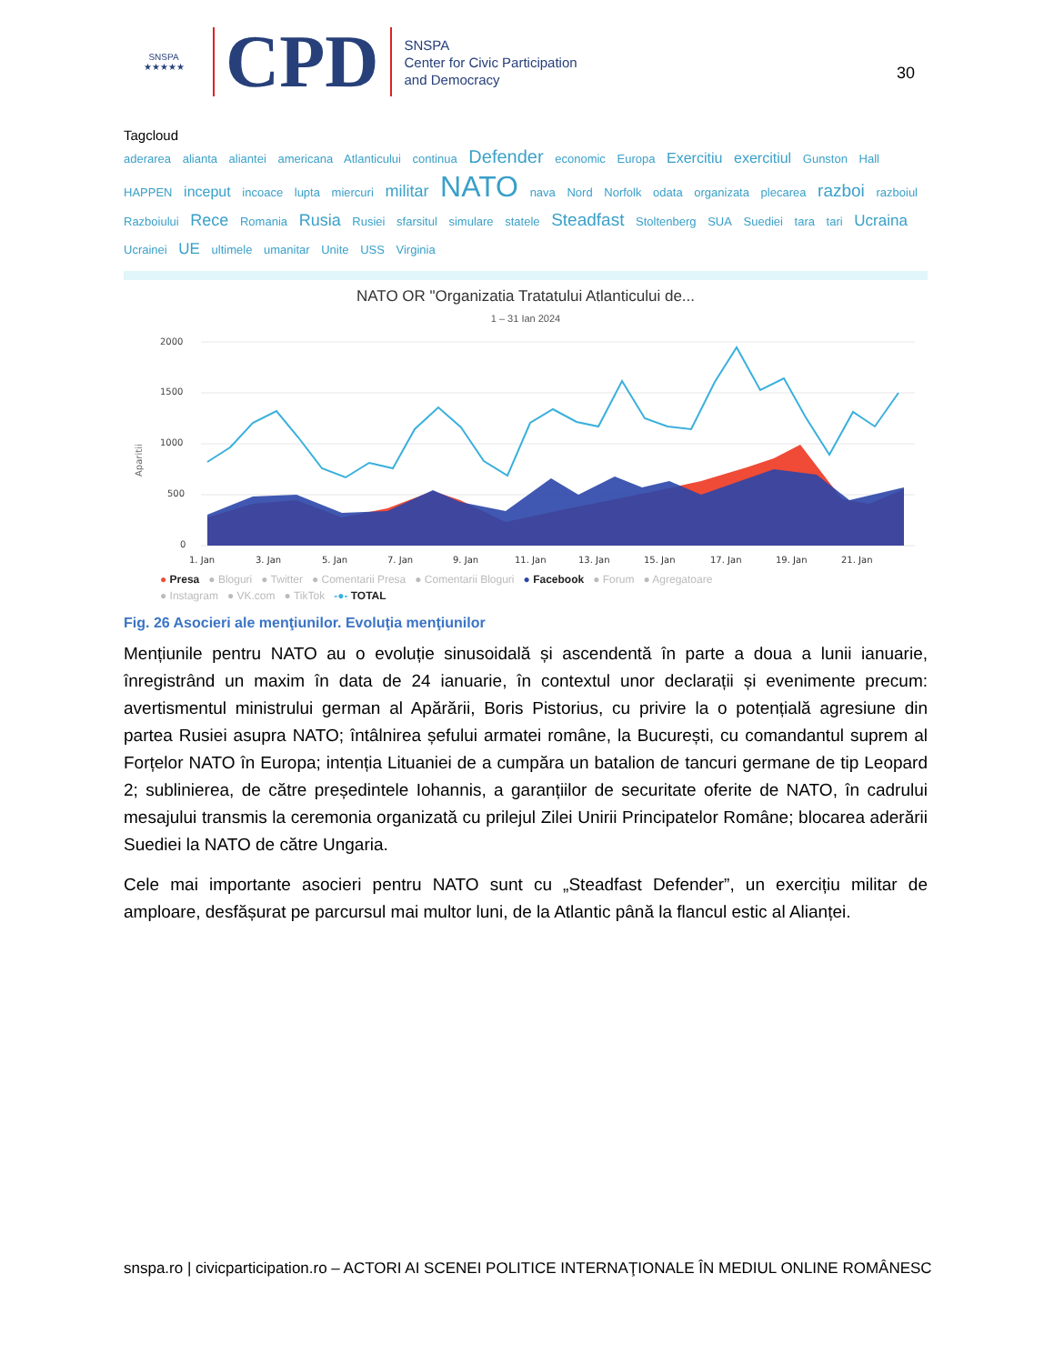SNSPA ★★★★★
CPD
SNSPA
Center for Civic Participation
and Democracy
30
Tagcloud
aderarea alianta aliantei americana Atlanticului continua Defender economic Europa Exercitiu exercitiul Gunston Hall HAPPEN inceput incoace lupta miercuri militar NATO nava Nord Norfolk odata organizata plecarea razboi razboiul Razboiului Rece Romania Rusia Rusiei sfarsitul simulare statele Steadfast Stoltenberg SUA Suediei tara tari Ucraina Ucrainei UE ultimele umanitar Unite USS Virginia
NATO OR "Organizatia Tratatului Atlanticului de...
1 – 31 Ian 2024
Aparitii
2000
1500
1000
500
0
1. Jan
3. Jan
5. Jan
7. Jan
9. Jan
11. Jan
13. Jan
15. Jan
17. Jan
19. Jan
21. Jan
● Presa ● Bloguri ● Twitter ● Comentarii Presa ● Comentarii Bloguri ● Facebook ● Forum ● Agregatoare
● Instagram ● VK.com ● TikTok -●- TOTAL
Fig. 26 Asocieri ale menţiunilor. Evoluţia menţiunilor
Mențiunile pentru NATO au o evoluție sinusoidală și ascendentă în parte a doua a lunii ianuarie, înregistrând un maxim în data de 24 ianuarie, în contextul unor declarații și evenimente precum: avertismentul ministrului german al Apărării, Boris Pistorius, cu privire la o potențială agresiune din partea Rusiei asupra NATO; întâlnirea șefului armatei române, la București, cu comandantul suprem al Forțelor NATO în Europa; intenția Lituaniei de a cumpăra un batalion de tancuri germane de tip Leopard 2; sublinierea, de către președintele Iohannis, a garanțiilor de securitate oferite de NATO, în cadrului mesajului transmis la ceremonia organizată cu prilejul Zilei Unirii Principatelor Române; blocarea aderării Suediei la NATO de către Ungaria.
Cele mai importante asocieri pentru NATO sunt cu „Steadfast Defender”, un exercițiu militar de amploare, desfășurat pe parcursul mai multor luni, de la Atlantic până la flancul estic al Alianței.
snspa.ro | civicparticipation.ro – ACTORI AI SCENEI POLITICE INTERNAŢIONALE ÎN MEDIUL ONLINE ROMÂNESC